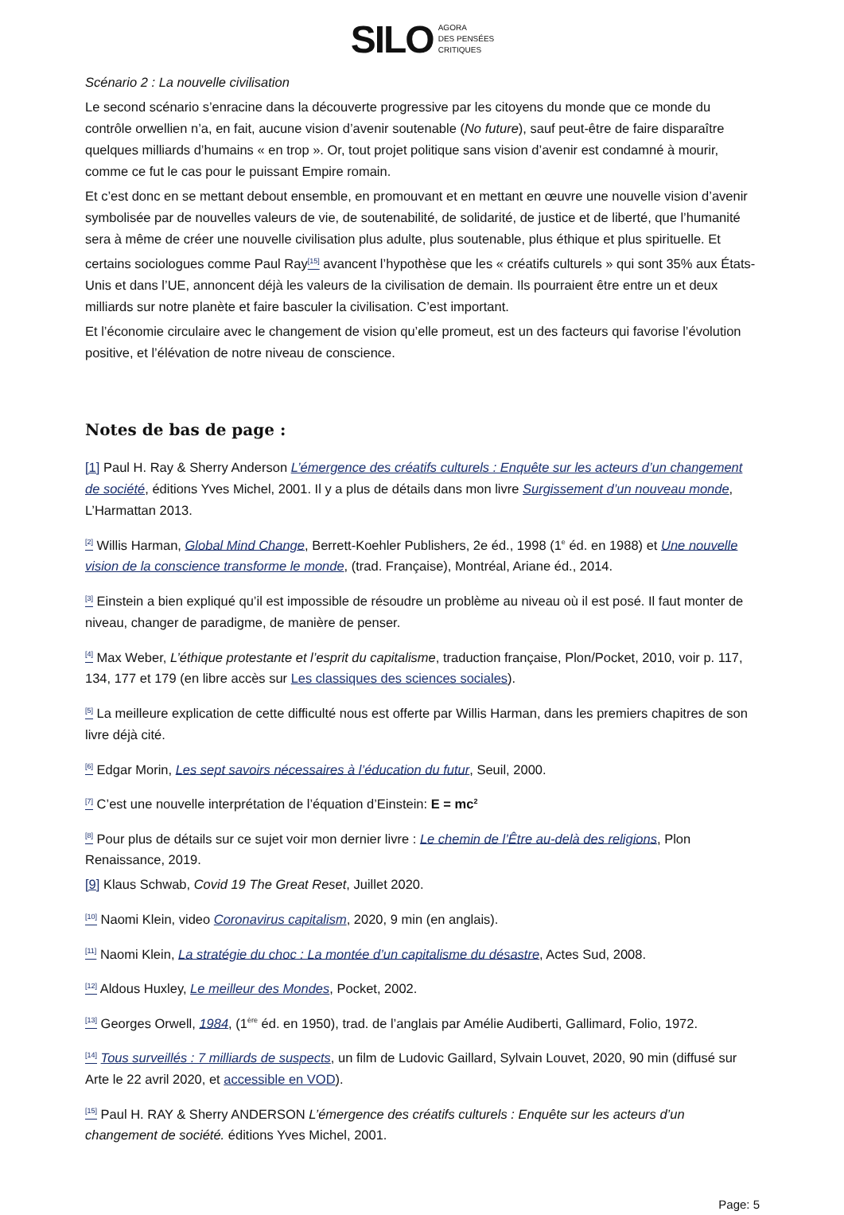SILO AGORA
DES PENSÉES
CRITIQUES
Scénario 2 : La nouvelle civilisation
Le second scénario s’enracine dans la découverte progressive par les citoyens du monde que ce monde du contrôle orwellien n’a, en fait, aucune vision d’avenir soutenable (No future), sauf peut-être de faire disparaître quelques milliards d’humains « en trop ». Or, tout projet politique sans vision d’avenir est condamné à mourir, comme ce fut le cas pour le puissant Empire romain.
Et c’est donc en se mettant debout ensemble, en promouvant et en mettant en œuvre une nouvelle vision d’avenir symbolisée par de nouvelles valeurs de vie, de soutenabilité, de solidarité, de justice et de liberté, que l’humanité sera à même de créer une nouvelle civilisation plus adulte, plus soutenable, plus éthique et plus spirituelle. Et certains sociologues comme Paul Ray<sup>[15]</sup> avancent l’hypothèse que les « créatifs culturels » qui sont 35% aux États-Unis et dans l’UE, annoncent déjà les valeurs de la civilisation de demain. Ils pourraient être entre un et deux milliards sur notre planète et faire basculer la civilisation. C’est important.
Et l’économie circulaire avec le changement de vision qu’elle promeut, est un des facteurs qui favorise l’évolution positive, et l’élévation de notre niveau de conscience.
Notes de bas de page :
[1] Paul H. Ray & Sherry Anderson L’émergence des créatifs culturels : Enquête sur les acteurs d’un changement de société, éditions Yves Michel, 2001. Il y a plus de détails dans mon livre Surgissement d’un nouveau monde, L’Harmattan 2013.
<sup>[2]</sup> Willis Harman, Global Mind Change, Berrett-Koehler Publishers, 2e éd., 1998 (1<sup>e</sup> éd. en 1988) et Une nouvelle vision de la conscience transforme le monde, (trad. Française), Montréal, Ariane éd., 2014.
<sup>[3]</sup> Einstein a bien expliqué qu’il est impossible de résoudre un problème au niveau où il est posé. Il faut monter de niveau, changer de paradigme, de manière de penser.
<sup>[4]</sup> Max Weber, L’éthique protestante et l’esprit du capitalisme, traduction française, Plon/Pocket, 2010, voir p. 117, 134, 177 et 179 (en libre accès sur Les classiques des sciences sociales).
<sup>[5]</sup> La meilleure explication de cette difficulté nous est offerte par Willis Harman, dans les premiers chapitres de son livre déjà cité.
<sup>[6]</sup> Edgar Morin, Les sept savoirs nécessaires à l’éducation du futur, Seuil, 2000.
<sup>[7]</sup> C’est une nouvelle interprétation de l’équation d’Einstein: E = mc<sup>2</sup>
<sup>[8]</sup> Pour plus de détails sur ce sujet voir mon dernier livre : Le chemin de l’Être au-delà des religions, Plon Renaissance, 2019.
[9] Klaus Schwab, Covid 19 The Great Reset, Juillet 2020.
<sup>[10]</sup> Naomi Klein, video Coronavirus capitalism, 2020, 9 min (en anglais).
<sup>[11]</sup> Naomi Klein, La stratégie du choc : La montée d’un capitalisme du désastre, Actes Sud, 2008.
<sup>[12]</sup> Aldous Huxley, Le meilleur des Mondes, Pocket, 2002.
<sup>[13]</sup> Georges Orwell, 1984, (1<sup>ère</sup> éd. en 1950), trad. de l’anglais par Amélie Audiberti, Gallimard, Folio, 1972.
<sup>[14]</sup> Tous surveillés : 7 milliards de suspects, un film de Ludovic Gaillard, Sylvain Louvet, 2020, 90 min (diffusé sur Arte le 22 avril 2020, et accessible en VOD).
<sup>[15]</sup> Paul H. RAY & Sherry ANDERSON L’émergence des créatifs culturels : Enquête sur les acteurs d’un changement de société. éditions Yves Michel, 2001.
Page: 5